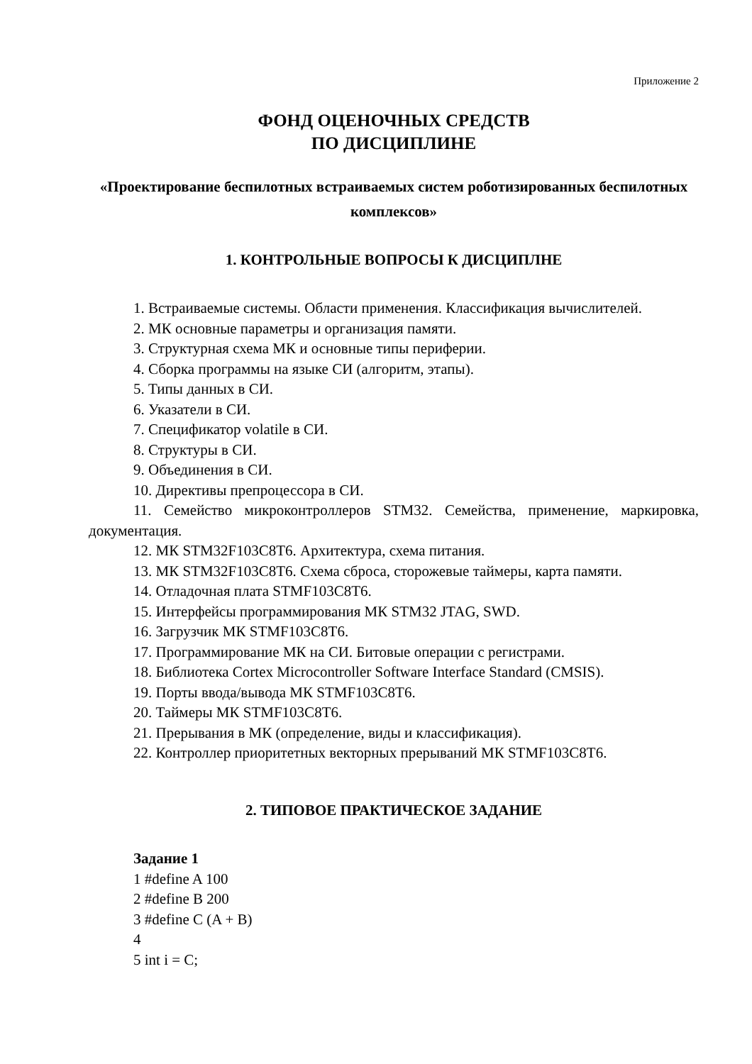Приложение 2
ФОНД ОЦЕНОЧНЫХ СРЕДСТВ
ПО ДИСЦИПЛИНЕ
«Проектирование беспилотных встраиваемых систем роботизированных беспилотных комплексов»
1. КОНТРОЛЬНЫЕ ВОПРОСЫ К ДИСЦИПЛНЕ
1. Встраиваемые системы. Области применения. Классификация вычислителей.
2. МК основные параметры и организация памяти.
3. Структурная схема МК и основные типы периферии.
4. Сборка программы на языке СИ (алгоритм, этапы).
5. Типы данных в СИ.
6. Указатели в СИ.
7. Спецификатор volatile в СИ.
8. Структуры в СИ.
9. Объединения в СИ.
10. Директивы препроцессора в СИ.
11. Семейство микроконтроллеров STM32. Семейства, применение, маркировка, документация.
12. МК STM32F103C8T6. Архитектура, схема питания.
13. МК STM32F103C8T6. Схема сброса, сторожевые таймеры, карта памяти.
14. Отладочная плата STMF103C8T6.
15. Интерфейсы программирования МК STM32 JTAG, SWD.
16. Загрузчик МК STMF103C8T6.
17. Программирование МК на СИ. Битовые операции с регистрами.
18. Библиотека Cortex Microcontroller Software Interface Standard (CMSIS).
19. Порты ввода/вывода МК STMF103C8T6.
20. Таймеры МК STMF103C8T6.
21. Прерывания в МК (определение, виды и классификация).
22. Контроллер приоритетных векторных прерываний МК STMF103C8T6.
2. ТИПОВОЕ ПРАКТИЧЕСКОЕ ЗАДАНИЕ
Задание 1
1 #define A 100
2 #define B 200
3 #define C (A + B)
4
5 int i = C;